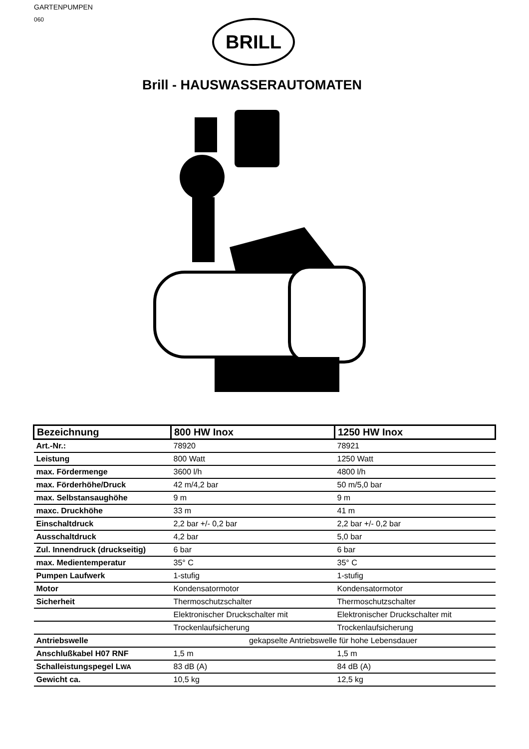GARTENPUMPEN
060
BRILL
Brill - HAUSWASSERAUTOMATEN
| Bezeichnung | 800 HW Inox | 1250 HW Inox |
| --- | --- | --- |
| Art.-Nr.: | 78920 | 78921 |
| Leistung | 800 Watt | 1250 Watt |
| max. Fördermenge | 3600 l/h | 4800 l/h |
| max. Förderhöhe/Druck | 42 m/4,2 bar | 50 m/5,0 bar |
| max. Selbstansaughöhe | 9 m | 9 m |
| maxc. Druckhöhe | 33 m | 41 m |
| Einschaltdruck | 2,2 bar +/- 0,2 bar | 2,2 bar +/- 0,2 bar |
| Ausschaltdruck | 4,2 bar | 5,0 bar |
| Zul. Innendruck (druckseitig) | 6 bar | 6 bar |
| max. Medientemperatur | 35° C | 35° C |
| Pumpen Laufwerk | 1-stufig | 1-stufig |
| Motor | Kondensatormotor | Kondensatormotor |
| Sicherheit | Thermoschutzschalter | Thermoschutzschalter |
| | Elektronischer Druckschalter mit | Elektronischer Druckschalter mit |
| | Trockenlaufsicherung | Trockenlaufsicherung |
| Antriebswelle | gekapselte Antriebswelle für hohe Lebensdauer | |
| Anschlußkabel H07 RNF | 1,5 m | 1,5 m |
| Schalleistungspegel L WA | 83 dB (A) | 84 dB (A) |
| Gewicht ca. | 10,5 kg | 12,5 kg |